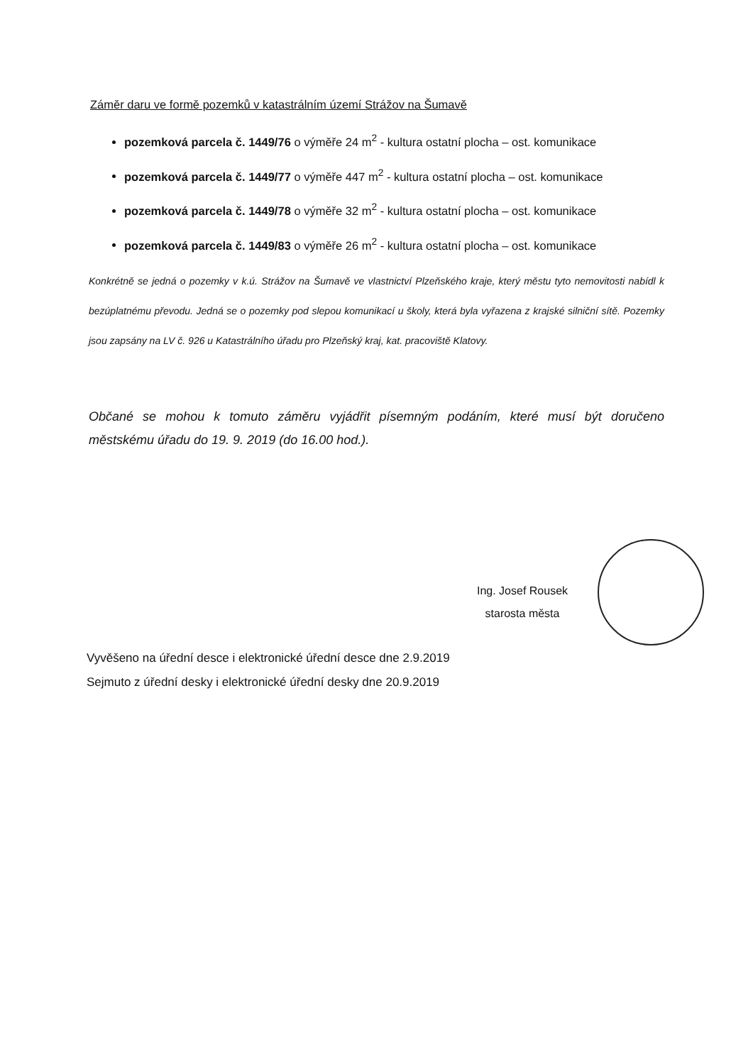Záměr daru ve formě pozemků v katastrálním území Strážov na Šumavě
pozemková parcela č. 1449/76 o výměře 24 m<sup>2</sup> - kultura ostatní plocha – ost. komunikace
pozemková parcela č. 1449/77 o výměře 447 m<sup>2</sup> - kultura ostatní plocha – ost. komunikace
pozemková parcela č. 1449/78 o výměře 32 m<sup>2</sup> - kultura ostatní plocha – ost. komunikace
pozemková parcela č. 1449/83 o výměře 26 m<sup>2</sup> - kultura ostatní plocha – ost. komunikace
Konkrétně se jedná o pozemky v k.ú. Strážov na Šumavě ve vlastnictví Plzeňského kraje, který městu tyto nemovitosti nabídl k bezúplatnému převodu. Jedná se o pozemky pod slepou komunikací u školy, která byla vyřazena z krajské silniční sítě. Pozemky jsou zapsány na LV č. 926 u Katastrálního úřadu pro Plzeňský kraj, kat. pracoviště Klatovy.
Občané se mohou k tomuto záměru vyjádřit písemným podáním, které musí být doručeno městskému úřadu do 19. 9. 2019 (do 16.00 hod.).
Ing. Josef Rousek
starosta města
Vyvěšeno na úřední desce i elektronické úřední desce dne 2.9.2019
Sejmuto z úřední desky i elektronické úřední desky dne 20.9.2019